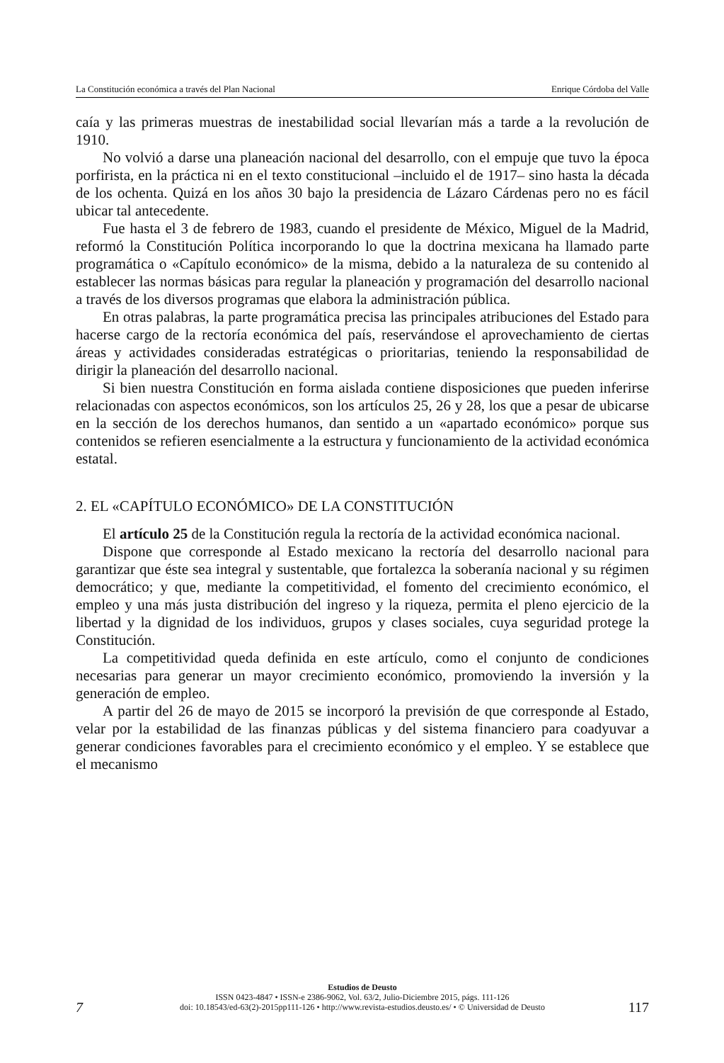La Constitución económica a través del Plan Nacional Enrique Córdoba del Valle
caía y las primeras muestras de inestabilidad social llevarían más a tarde a la revolución de 1910.
No volvió a darse una planeación nacional del desarrollo, con el empuje que tuvo la época porfirista, en la práctica ni en el texto constitucional –incluido el de 1917– sino hasta la década de los ochenta. Quizá en los años 30 bajo la presidencia de Lázaro Cárdenas pero no es fácil ubicar tal antecedente.
Fue hasta el 3 de febrero de 1983, cuando el presidente de México, Miguel de la Madrid, reformó la Constitución Política incorporando lo que la doctrina mexicana ha llamado parte programática o «Capítulo económico» de la misma, debido a la naturaleza de su contenido al establecer las normas básicas para regular la planeación y programación del desarrollo nacional a través de los diversos programas que elabora la administración pública.
En otras palabras, la parte programática precisa las principales atribuciones del Estado para hacerse cargo de la rectoría económica del país, reservándose el aprovechamiento de ciertas áreas y actividades consideradas estratégicas o prioritarias, teniendo la responsabilidad de dirigir la planeación del desarrollo nacional.
Si bien nuestra Constitución en forma aislada contiene disposiciones que pueden inferirse relacionadas con aspectos económicos, son los artículos 25, 26 y 28, los que a pesar de ubicarse en la sección de los derechos humanos, dan sentido a un «apartado económico» porque sus contenidos se refieren esencialmente a la estructura y funcionamiento de la actividad económica estatal.
2. EL «CAPÍTULO ECONÓMICO» DE LA CONSTITUCIÓN
El artículo 25 de la Constitución regula la rectoría de la actividad económica nacional.
Dispone que corresponde al Estado mexicano la rectoría del desarrollo nacional para garantizar que éste sea integral y sustentable, que fortalezca la soberanía nacional y su régimen democrático; y que, mediante la competitividad, el fomento del crecimiento económico, el empleo y una más justa distribución del ingreso y la riqueza, permita el pleno ejercicio de la libertad y la dignidad de los individuos, grupos y clases sociales, cuya seguridad protege la Constitución.
La competitividad queda definida en este artículo, como el conjunto de condiciones necesarias para generar un mayor crecimiento económico, promoviendo la inversión y la generación de empleo.
A partir del 26 de mayo de 2015 se incorporó la previsión de que corresponde al Estado, velar por la estabilidad de las finanzas públicas y del sistema financiero para coadyuvar a generar condiciones favorables para el crecimiento económico y el empleo. Y se establece que el mecanismo
7
Estudios de Deusto
ISSN 0423-4847 • ISSN-e 2386-9062, Vol. 63/2, Julio-Diciembre 2015, págs. 111-126
doi: 10.18543/ed-63(2)-2015pp111-126 • http://www.revista-estudios.deusto.es/ • © Universidad de Deusto
117